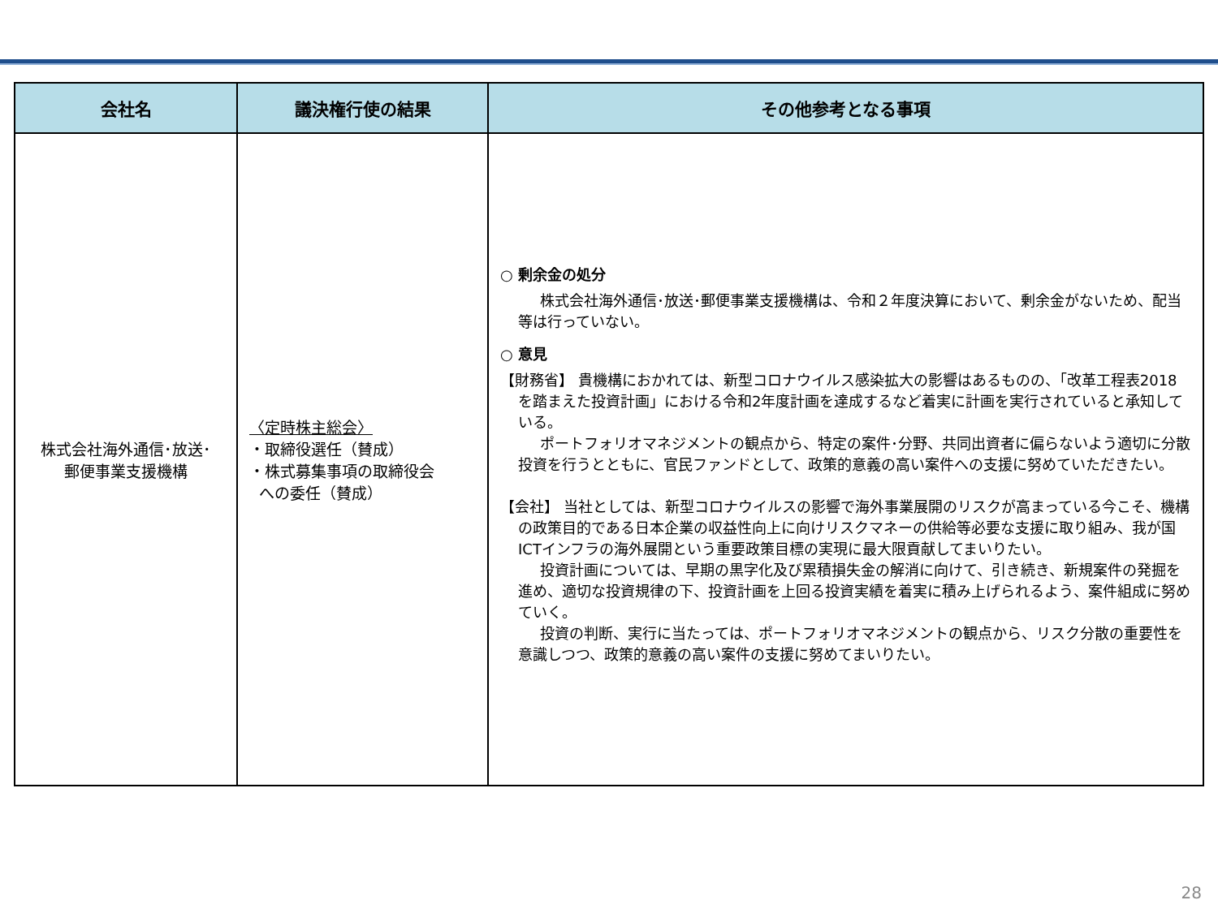| 会社名 | 議決権行使の結果 | その他参考となる事項 |
| --- | --- | --- |
| 株式会社海外通信･放送･ 郵便事業支援機構 | 〈定時株主総会〉 ・取締役選任（賛成） ・株式募集事項の取締役会 への委任（賛成） | ○ 剰余金の処分 株式会社海外通信･放送･郵便事業支援機構は、令和２年度決算において、剰余金がないため、配当等は行っていない。 ○ 意見 【財務省】 貴機構におかれては、新型コロナウイルス感染拡大の影響はあるものの、「改革工程表2018を踏まえた投資計画」における令和2年度計画を達成するなど着実に計画を実行されていると承知している。 ポートフォリオマネジメントの観点から、特定の案件･分野、共同出資者に偏らないよう適切に分散投資を行うとともに、官民ファンドとして、政策的意義の高い案件への支援に努めていただきたい。 【会社】 当社としては、新型コロナウイルスの影響で海外事業展開のリスクが高まっている今こそ、機構の政策目的である日本企業の収益性向上に向けリスクマネーの供給等必要な支援に取り組み、我が国ICTインフラの海外展開という重要政策目標の実現に最大限貢献してまいりたい。 投資計画については、早期の黒字化及び累積損失金の解消に向けて、引き続き、新規案件の発掘を進め、適切な投資規律の下、投資計画を上回る投資実績を着実に積み上げられるよう、案件組成に努めていく。 投資の判断、実行に当たっては、ポートフォリオマネジメントの観点から、リスク分散の重要性を意識しつつ、政策的意義の高い案件の支援に努めてまいりたい。 |
28